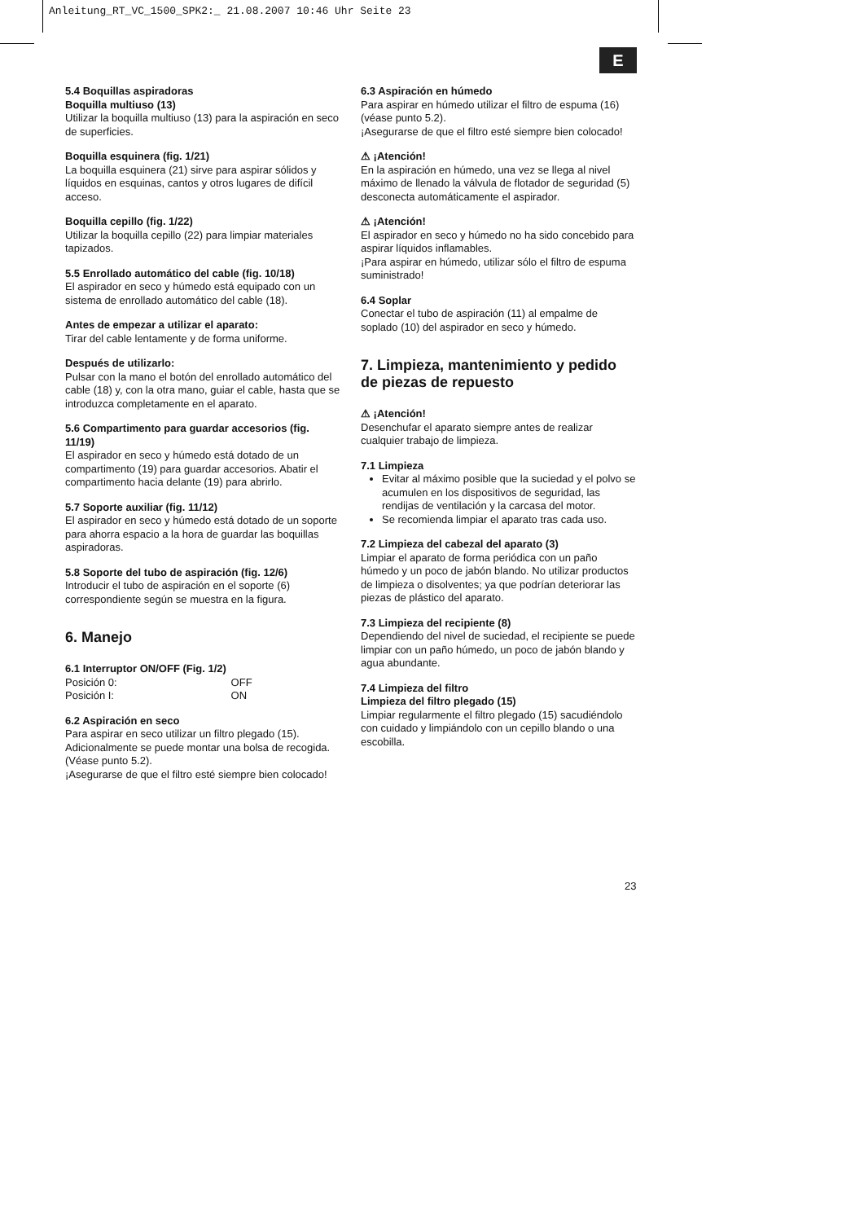Anleitung_RT_VC_1500_SPK2:_ 21.08.2007 10:46 Uhr Seite 23
E
5.4 Boquillas aspiradoras
Boquilla multiuso (13)
Utilizar la boquilla multiuso (13) para la aspiración en seco de superficies.
Boquilla esquinera (fig. 1/21)
La boquilla esquinera (21) sirve para aspirar sólidos y líquidos en esquinas, cantos y otros lugares de difícil acceso.
Boquilla cepillo (fig. 1/22)
Utilizar la boquilla cepillo (22) para limpiar materiales tapizados.
5.5 Enrollado automático del cable (fig. 10/18)
El aspirador en seco y húmedo está equipado con un sistema de enrollado automático del cable (18).
Antes de empezar a utilizar el aparato:
Tirar del cable lentamente y de forma uniforme.
Después de utilizarlo:
Pulsar con la mano el botón del enrollado automático del cable (18) y, con la otra mano, guiar el cable, hasta que se introduzca completamente en el aparato.
5.6 Compartimento para guardar accesorios (fig. 11/19)
El aspirador en seco y húmedo está dotado de un compartimento (19) para guardar accesorios. Abatir el compartimento hacia delante (19) para abrirlo.
5.7 Soporte auxiliar (fig. 11/12)
El aspirador en seco y húmedo está dotado de un soporte para ahorra espacio a la hora de guardar las boquillas aspiradoras.
5.8 Soporte del tubo de aspiración (fig. 12/6)
Introducir el tubo de aspiración en el soporte (6) correspondiente según se muestra en la figura.
6. Manejo
6.1 Interruptor ON/OFF (Fig. 1/2)
Posición 0: OFF
Posición I: ON
6.2 Aspiración en seco
Para aspirar en seco utilizar un filtro plegado (15). Adicionalmente se puede montar una bolsa de recogida. (Véase punto 5.2).
¡Asegurarse de que el filtro esté siempre bien colocado!
6.3 Aspiración en húmedo
Para aspirar en húmedo utilizar el filtro de espuma (16) (véase punto 5.2).
¡Asegurarse de que el filtro esté siempre bien colocado!
⚠ ¡Atención!
En la aspiración en húmedo, una vez se llega al nivel máximo de llenado la válvula de flotador de seguridad (5) desconecta automáticamente el aspirador.
⚠ ¡Atención!
El aspirador en seco y húmedo no ha sido concebido para aspirar líquidos inflamables.
¡Para aspirar en húmedo, utilizar sólo el filtro de espuma suministrado!
6.4 Soplar
Conectar el tubo de aspiración (11) al empalme de soplado (10) del aspirador en seco y húmedo.
7. Limpieza, mantenimiento y pedido de piezas de repuesto
⚠ ¡Atención!
Desenchufar el aparato siempre antes de realizar cualquier trabajo de limpieza.
7.1 Limpieza
Evitar al máximo posible que la suciedad y el polvo se acumulen en los dispositivos de seguridad, las rendijas de ventilación y la carcasa del motor.
Se recomienda limpiar el aparato tras cada uso.
7.2 Limpieza del cabezal del aparato (3)
Limpiar el aparato de forma periódica con un paño húmedo y un poco de jabón blando. No utilizar productos de limpieza o disolventes; ya que podrían deteriorar las piezas de plástico del aparato.
7.3 Limpieza del recipiente (8)
Dependiendo del nivel de suciedad, el recipiente se puede limpiar con un paño húmedo, un poco de jabón blando y agua abundante.
7.4 Limpieza del filtro
Limpieza del filtro plegado (15)
Limpiar regularmente el filtro plegado (15) sacudiéndolo con cuidado y limpiándolo con un cepillo blando o una escobilla.
23